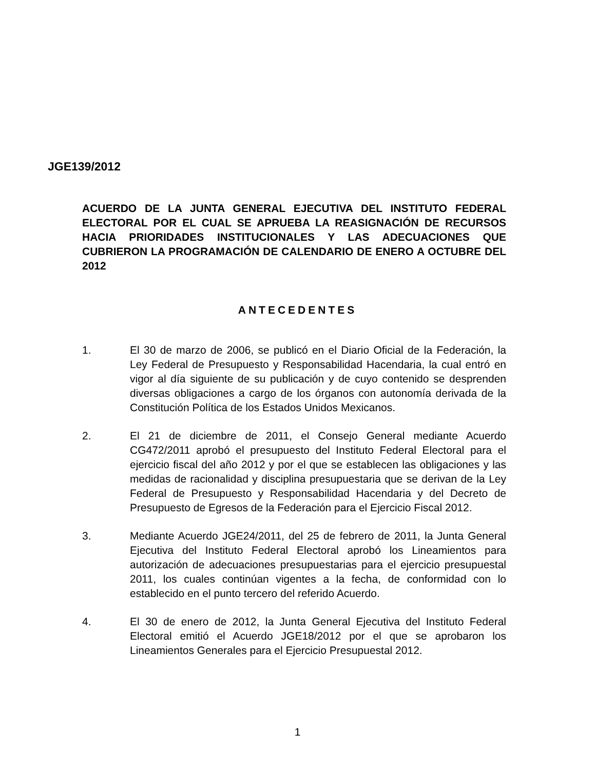JGE139/2012
ACUERDO DE LA JUNTA GENERAL EJECUTIVA DEL INSTITUTO FEDERAL ELECTORAL POR EL CUAL SE APRUEBA LA REASIGNACIÓN DE RECURSOS HACIA PRIORIDADES INSTITUCIONALES Y LAS ADECUACIONES QUE CUBRIERON LA PROGRAMACIÓN DE CALENDARIO DE ENERO A OCTUBRE DEL 2012
ANTECEDENTES
1. El 30 de marzo de 2006, se publicó en el Diario Oficial de la Federación, la Ley Federal de Presupuesto y Responsabilidad Hacendaria, la cual entró en vigor al día siguiente de su publicación y de cuyo contenido se desprenden diversas obligaciones a cargo de los órganos con autonomía derivada de la Constitución Política de los Estados Unidos Mexicanos.
2. El 21 de diciembre de 2011, el Consejo General mediante Acuerdo CG472/2011 aprobó el presupuesto del Instituto Federal Electoral para el ejercicio fiscal del año 2012 y por el que se establecen las obligaciones y las medidas de racionalidad y disciplina presupuestaria que se derivan de la Ley Federal de Presupuesto y Responsabilidad Hacendaria y del Decreto de Presupuesto de Egresos de la Federación para el Ejercicio Fiscal 2012.
3. Mediante Acuerdo JGE24/2011, del 25 de febrero de 2011, la Junta General Ejecutiva del Instituto Federal Electoral aprobó los Lineamientos para autorización de adecuaciones presupuestarias para el ejercicio presupuestal 2011, los cuales continúan vigentes a la fecha, de conformidad con lo establecido en el punto tercero del referido Acuerdo.
4. El 30 de enero de 2012, la Junta General Ejecutiva del Instituto Federal Electoral emitió el Acuerdo JGE18/2012 por el que se aprobaron los Lineamientos Generales para el Ejercicio Presupuestal 2012.
1